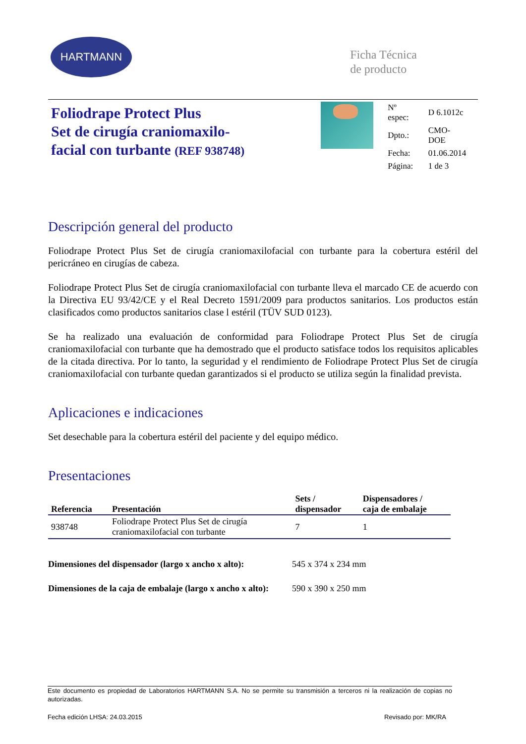HARTMANN
Ficha Técnica
de producto
Foliodrape Protect Plus
Set de cirugía craniomaxilo-
facial con turbante (REF 938748)
| Nº espec: | D 6.1012c |
| Dpto.: | CMO-DOE |
| Fecha: | 01.06.2014 |
| Página: | 1 de 3 |
Descripción general del producto
Foliodrape Protect Plus Set de cirugía craniomaxilofacial con turbante para la cobertura estéril del pericráneo en cirugías de cabeza.
Foliodrape Protect Plus Set de cirugía craniomaxilofacial con turbante lleva el marcado CE de acuerdo con la Directiva EU 93/42/CE y el Real Decreto 1591/2009 para productos sanitarios. Los productos están clasificados como productos sanitarios clase l estéril (TÜV SUD 0123).
Se ha realizado una evaluación de conformidad para Foliodrape Protect Plus Set de cirugía craniomaxilofacial con turbante que ha demostrado que el producto satisface todos los requisitos aplicables de la citada directiva. Por lo tanto, la seguridad y el rendimiento de Foliodrape Protect Plus Set de cirugía craniomaxilofacial con turbante quedan garantizados si el producto se utiliza según la finalidad prevista.
Aplicaciones e indicaciones
Set desechable para la cobertura estéril del paciente y del equipo médico.
Presentaciones
| Referencia | Presentación | Sets / dispensador | Dispensadores / caja de embalaje |
| --- | --- | --- | --- |
| 938748 | Foliodrape Protect Plus Set de cirugía craniomaxilofacial con turbante | 7 | 1 |
Dimensiones del dispensador (largo x ancho x alto): 545 x 374 x 234 mm
Dimensiones de la caja de embalaje (largo x ancho x alto): 590 x 390 x 250 mm
Este documento es propiedad de Laboratorios HARTMANN S.A. No se permite su transmisión a terceros ni la realización de copias no autorizadas.
Fecha edición LHSA: 24.03.2015 Revisado por: MK/RA